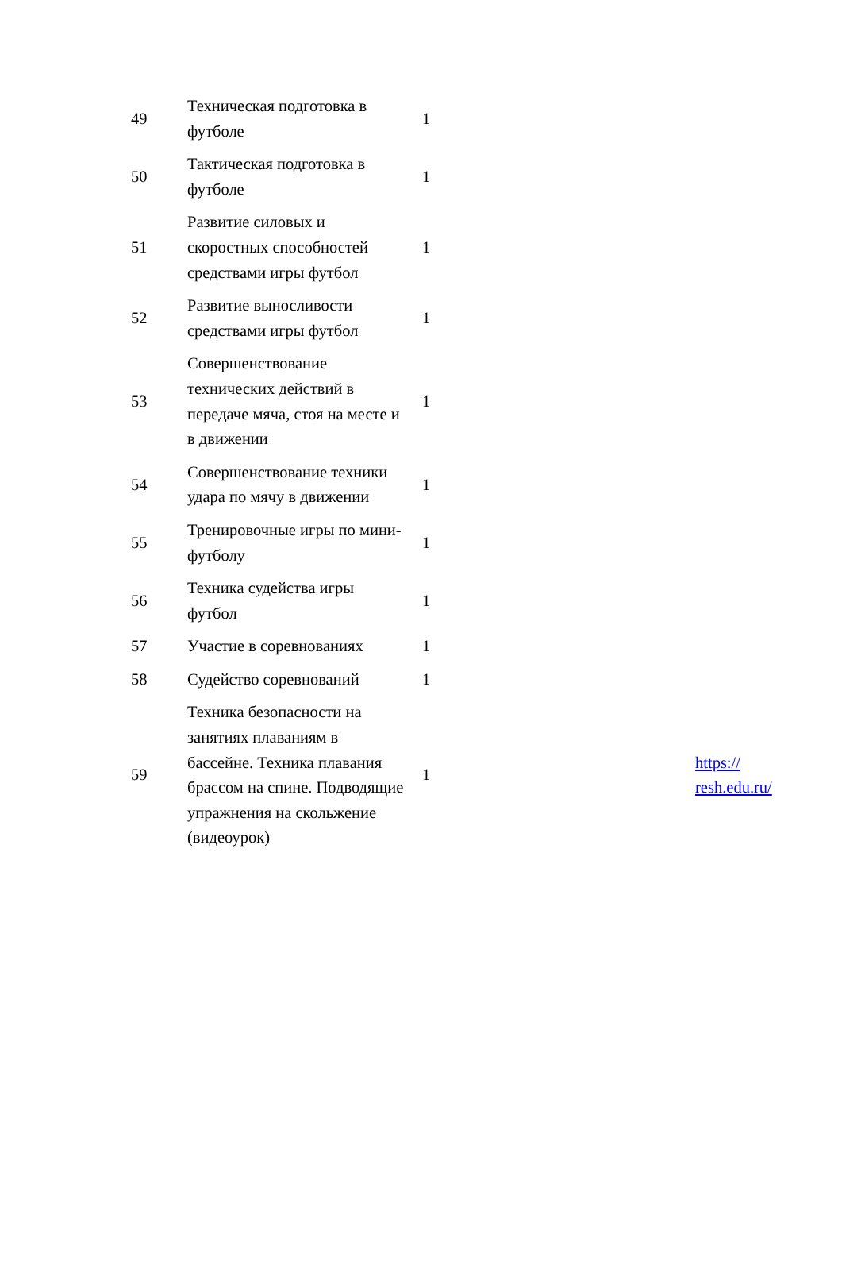| 49 | Техническая подготовка в футболе | 1 | |
| 50 | Тактическая подготовка в футболе | 1 | |
| 51 | Развитие силовых и скоростных способностей средствами игры футбол | 1 | |
| 52 | Развитие выносливости средствами игры футбол | 1 | |
| 53 | Совершенствование технических действий в передаче мяча, стоя на месте и в движении | 1 | |
| 54 | Совершенствование техники удара по мячу в движении | 1 | |
| 55 | Тренировочные игры по мини-футболу | 1 | |
| 56 | Техника судейства игры футбол | 1 | |
| 57 | Участие в соревнованиях | 1 | |
| 58 | Судейство соревнований | 1 | |
| 59 | Техника безопасности на занятиях плаваниям в бассейне. Техника плавания брассом на спине. Подводящие упражнения на скольжение (видеоурок) | 1 | https:// resh.edu.ru/ |